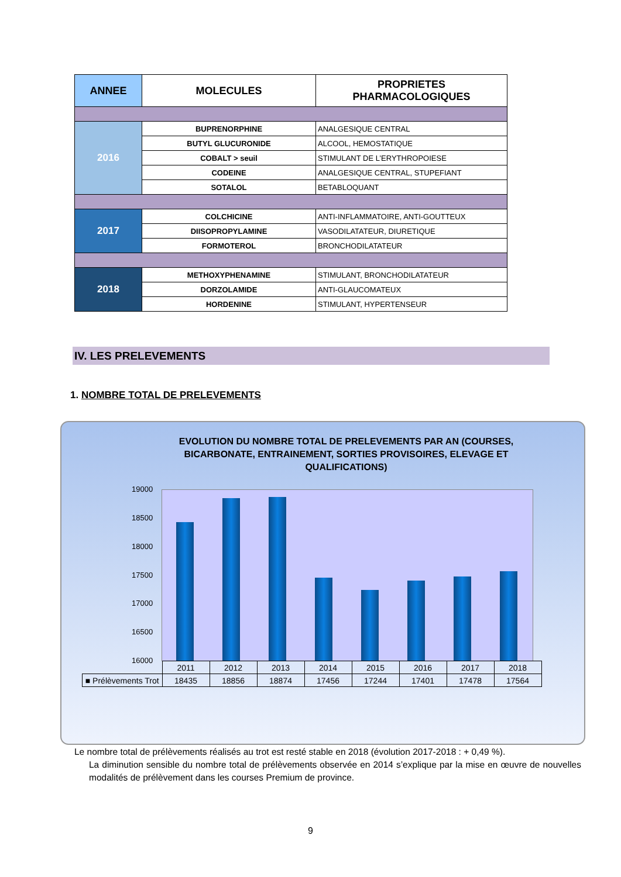| ANNEE | MOLECULES | PROPRIETES PHARMACOLOGIQUES |
| --- | --- | --- |
| 2016 | BUPRENORPHINE | ANALGESIQUE CENTRAL |
| | BUTYL GLUCURONIDE | ALCOOL, HEMOSTATIQUE |
| | COBALT > seuil | STIMULANT DE L’ERYTHROPOIESE |
| | CODEINE | ANALGESIQUE CENTRAL, STUPEFIANT |
| | SOTALOL | BETABLOQUANT |
| 2017 | COLCHICINE | ANTI-INFLAMMATOIRE, ANTI-GOUTTEUX |
| | DIISOPROPYLAMINE | VASODILATATEUR, DIURETIQUE |
| | FORMOTEROL | BRONCHODILATATEUR |
| 2018 | METHOXYPHENAMINE | STIMULANT, BRONCHODILATATEUR |
| | DORZOLAMIDE | ANTI-GLAUCOMATEUX |
| | HORDENINE | STIMULANT, HYPERTENSEUR |
IV. LES PRELEVEMENTS
1. NOMBRE TOTAL DE PRELEVEMENTS
EVOLUTION DU NOMBRE TOTAL DE PRELEVEMENTS PAR AN (COURSES, BICARBONATE, ENTRAINEMENT, SORTIES PROVISOIRES, ELEVAGE ET QUALIFICATIONS)
19000
18500
18000
17500
17000
16500
16000
| | 2011 | 2012 | 2013 | 2014 | 2015 | 2016 | 2017 | 2018 |
| ■ Prélèvements Trot | 18435 | 18856 | 18874 | 17456 | 17244 | 17401 | 17478 | 17564 |
Le nombre total de prélèvements réalisés au trot est resté stable en 2018 (évolution 2017-2018 : + 0,49 %).
La diminution sensible du nombre total de prélèvements observée en 2014 s’explique par la mise en œuvre de nouvelles modalités de prélèvement dans les courses Premium de province.
9